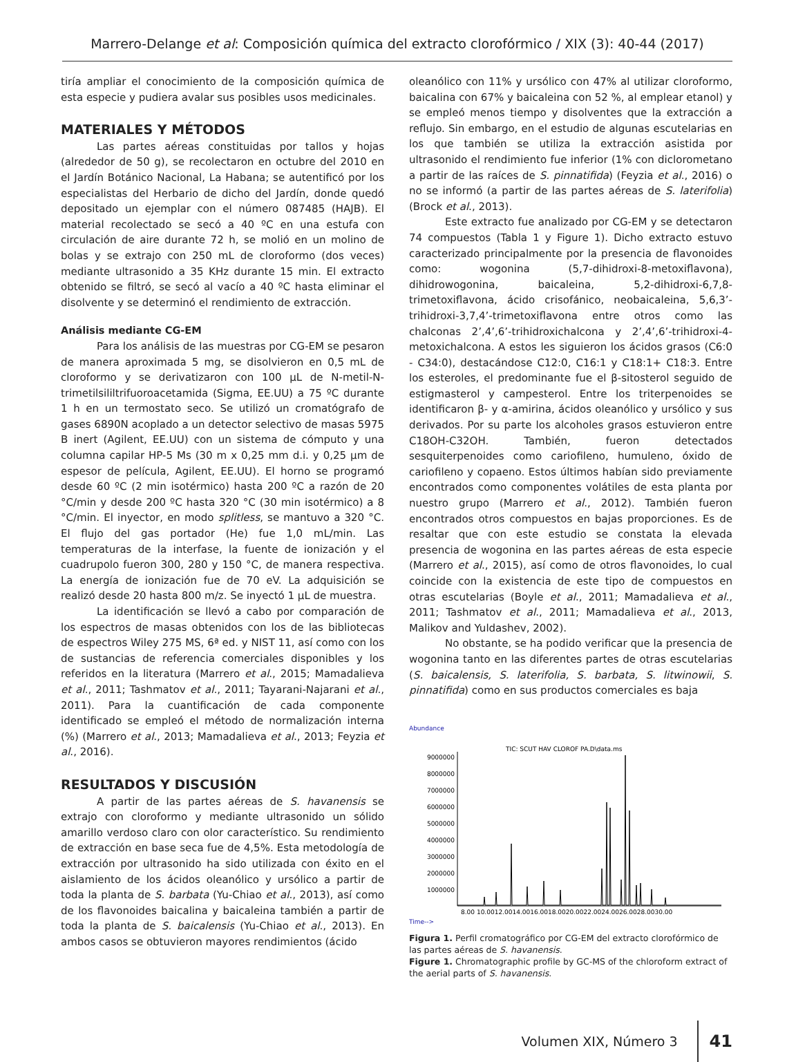Marrero-Delange et al: Composición química del extracto clorofórmico / XIX (3): 40-44 (2017)
tiría ampliar el conocimiento de la composición química de esta especie y pudiera avalar sus posibles usos medicinales.
MATERIALES Y MÉTODOS
Las partes aéreas constituidas por tallos y hojas (alrededor de 50 g), se recolectaron en octubre del 2010 en el Jardín Botánico Nacional, La Habana; se autentificó por los especialistas del Herbario de dicho del Jardín, donde quedó depositado un ejemplar con el número 087485 (HAJB). El material recolectado se secó a 40 ºC en una estufa con circulación de aire durante 72 h, se molió en un molino de bolas y se extrajo con 250 mL de cloroformo (dos veces) mediante ultrasonido a 35 KHz durante 15 min. El extracto obtenido se filtró, se secó al vacío a 40 ºC hasta eliminar el disolvente y se determinó el rendimiento de extracción.
Análisis mediante CG-EM
Para los análisis de las muestras por CG-EM se pesaron de manera aproximada 5 mg, se disolvieron en 0,5 mL de cloroformo y se derivatizaron con 100 µL de N-metil-N-trimetilsililtrifuoroacetamida (Sigma, EE.UU) a 75 ºC durante 1 h en un termostato seco. Se utilizó un cromatógrafo de gases 6890N acoplado a un detector selectivo de masas 5975 B inert (Agilent, EE.UU) con un sistema de cómputo y una columna capilar HP-5 Ms (30 m x 0,25 mm d.i. y 0,25 µm de espesor de película, Agilent, EE.UU). El horno se programó desde 60 ºC (2 min isotérmico) hasta 200 ºC a razón de 20 °C/min y desde 200 ºC hasta 320 °C (30 min isotérmico) a 8 °C/min. El inyector, en modo splitless, se mantuvo a 320 °C. El flujo del gas portador (He) fue 1,0 mL/min. Las temperaturas de la interfase, la fuente de ionización y el cuadrupolo fueron 300, 280 y 150 °C, de manera respectiva. La energía de ionización fue de 70 eV. La adquisición se realizó desde 20 hasta 800 m/z. Se inyectó 1 µL de muestra.
La identificación se llevó a cabo por comparación de los espectros de masas obtenidos con los de las bibliotecas de espectros Wiley 275 MS, 6ª ed. y NIST 11, así como con los de sustancias de referencia comerciales disponibles y los referidos en la literatura (Marrero et al., 2015; Mamadalieva et al., 2011; Tashmatov et al., 2011; Tayarani-Najarani et al., 2011). Para la cuantificación de cada componente identificado se empleó el método de normalización interna (%) (Marrero et al., 2013; Mamadalieva et al., 2013; Feyzia et al., 2016).
RESULTADOS Y DISCUSIÓN
A partir de las partes aéreas de S. havanensis se extrajo con cloroformo y mediante ultrasonido un sólido amarillo verdoso claro con olor característico. Su rendimiento de extracción en base seca fue de 4,5%. Esta metodología de extracción por ultrasonido ha sido utilizada con éxito en el aislamiento de los ácidos oleanólico y ursólico a partir de toda la planta de S. barbata (Yu-Chiao et al., 2013), así como de los flavonoides baicalina y baicaleina también a partir de toda la planta de S. baicalensis (Yu-Chiao et al., 2013). En ambos casos se obtuvieron mayores rendimientos (ácido
oleanólico con 11% y ursólico con 47% al utilizar cloroformo, baicalina con 67% y baicaleina con 52 %, al emplear etanol) y se empleó menos tiempo y disolventes que la extracción a reflujo. Sin embargo, en el estudio de algunas escutelarias en los que también se utiliza la extracción asistida por ultrasonido el rendimiento fue inferior (1% con diclorometano a partir de las raíces de S. pinnatifida) (Feyzia et al., 2016) o no se informó (a partir de las partes aéreas de S. laterifolia) (Brock et al., 2013).
Este extracto fue analizado por CG-EM y se detectaron 74 compuestos (Tabla 1 y Figure 1). Dicho extracto estuvo caracterizado principalmente por la presencia de flavonoides como: wogonina (5,7-dihidroxi-8-metoxiflavona), dihidrowogonina, baicaleina, 5,2-dihidroxi-6,7,8-trimetoxiflavona, ácido crisofánico, neobaicaleina, 5,6,3’-trihidroxi-3,7,4’-trimetoxiflavona entre otros como las chalconas 2’,4’,6’-trihidroxichalcona y 2’,4’,6’-trihidroxi-4-metoxichalcona. A estos les siguieron los ácidos grasos (C6:0 - C34:0), destacándose C12:0, C16:1 y C18:1+ C18:3. Entre los esteroles, el predominante fue el β-sitosterol seguido de estigmasterol y campesterol. Entre los triterpenoides se identificaron β- y α-amirina, ácidos oleanólico y ursólico y sus derivados. Por su parte los alcoholes grasos estuvieron entre C18OH-C32OH. También, fueron detectados sesquiterpenoides como cariofileno, humuleno, óxido de cariofileno y copaeno. Estos últimos habían sido previamente encontrados como componentes volátiles de esta planta por nuestro grupo (Marrero et al., 2012). También fueron encontrados otros compuestos en bajas proporciones. Es de resaltar que con este estudio se constata la elevada presencia de wogonina en las partes aéreas de esta especie (Marrero et al., 2015), así como de otros flavonoides, lo cual coincide con la existencia de este tipo de compuestos en otras escutelarias (Boyle et al., 2011; Mamadalieva et al., 2011; Tashmatov et al., 2011; Mamadalieva et al., 2013, Malikov and Yuldashev, 2002).
No obstante, se ha podido verificar que la presencia de wogonina tanto en las diferentes partes de otras escutelarias (S. baicalensis, S. laterifolia, S. barbata, S. litwinowii, S. pinnatifida) como en sus productos comerciales es baja
Abundance
TIC: SCUT HAV CLOROF PA.D\data.ms
9000000
8000000
7000000
6000000
5000000
4000000
3000000
2000000
1000000
8.00 10.0012.0014.0016.0018.0020.0022.0024.0026.0028.0030.00
Time-->
Figura 1. Perfil cromatográfico por CG-EM del extracto clorofórmico de las partes aéreas de S. havanensis.
Figure 1. Chromatographic profile by GC-MS of the chloroform extract of the aerial parts of S. havanensis.
Volumen XIX, Número 3 41